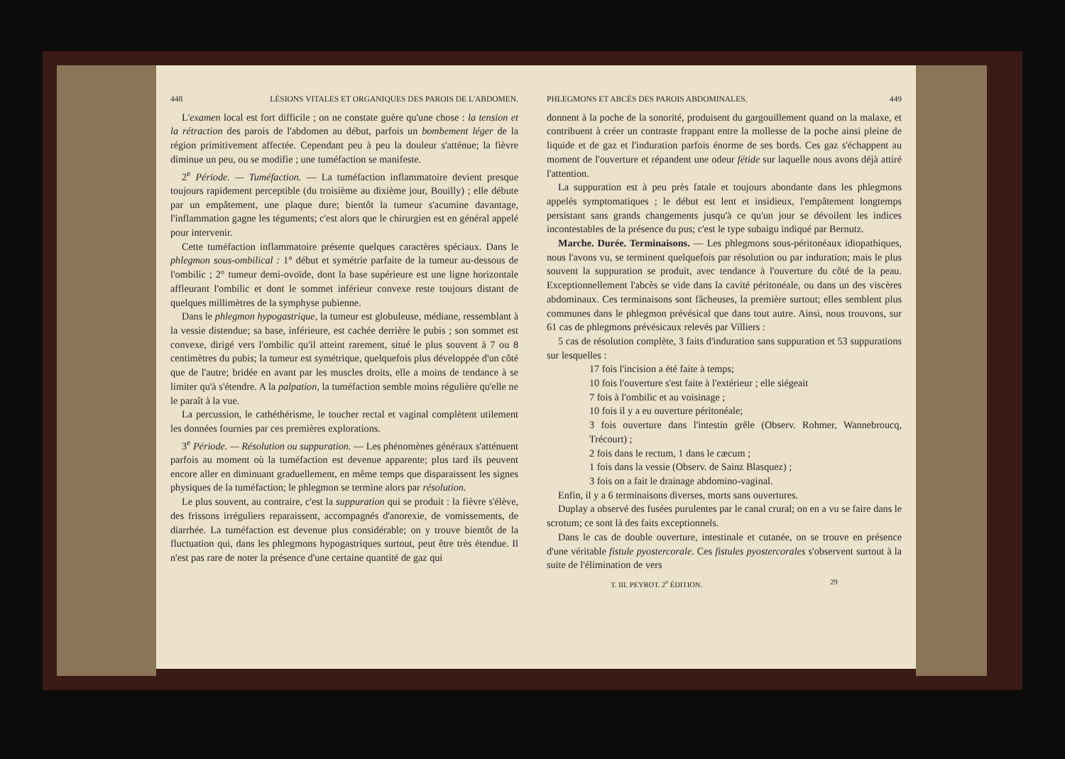448 LÉSIONS VITALES ET ORGANIQUES DES PAROIS DE L'ABDOMEN.
L'examen local est fort difficile ; on ne constate guère qu'une chose : la tension et la rétraction des parois de l'abdomen au début, parfois un bombement léger de la région primitivement affectée. Cependant peu à peu la douleur s'atténue; la fièvre diminue un peu, ou se modifie ; une tuméfaction se manifeste.
2<sup>e</sup> Période. — Tuméfaction. — La tuméfaction inflammatoire devient presque toujours rapidement perceptible (du troisième au dixième jour, Bouilly) ; elle débute par un empâtement, une plaque dure; bientôt la tumeur s'acumine davantage, l'inflammation gagne les téguments; c'est alors que le chirurgien est en général appelé pour intervenir.
Cette tuméfaction inflammatoire présente quelques caractères spéciaux. Dans le phlegmon sous-ombilical : 1° début et symétrie parfaite de la tumeur au-dessous de l'ombilic ; 2° tumeur demi-ovoïde, dont la base supérieure est une ligne horizontale affleurant l'ombilic et dont le sommet inférieur convexe reste toujours distant de quelques millimètres de la symphyse pubienne.
Dans le phlegmon hypogastrique, la tumeur est globuleuse, médiane, ressemblant à la vessie distendue; sa base, inférieure, est cachée derrière le pubis ; son sommet est convexe, dirigé vers l'ombilic qu'il atteint rarement, situé le plus souvent à 7 ou 8 centimètres du pubis; la tumeur est symétrique, quelquefois plus développée d'un côté que de l'autre; bridée en avant par les muscles droits, elle a moins de tendance à se limiter qu'à s'étendre. A la palpation, la tuméfaction semble moins régulière qu'elle ne le paraît à la vue.
La percussion, le cathéthérisme, le toucher rectal et vaginal complètent utilement les données fournies par ces premières explorations.
3<sup>e</sup> Période. — Résolution ou suppuration. — Les phénomènes généraux s'atténuent parfois au moment où la tuméfaction est devenue apparente; plus tard ils peuvent encore aller en diminuant graduellement, en même temps que disparaissent les signes physiques de la tuméfaction; le phlegmon se termine alors par résolution.
Le plus souvent, au contraire, c'est la suppuration qui se produit : la fièvre s'élève, des frissons irréguliers reparaissent, accompagnés d'anorexie, de vomissements, de diarrhée. La tuméfaction est devenue plus considérable; on y trouve bientôt de la fluctuation qui, dans les phlegmons hypogastriques surtout, peut être très étendue. Il n'est pas rare de noter la présence d'une certaine quantité de gaz qui
PHLEGMONS ET ABCÈS DES PAROIS ABDOMINALES. 449
donnent à la poche de la sonorité, produisent du gargouillement quand on la malaxe, et contribuent à créer un contraste frappant entre la mollesse de la poche ainsi pleine de liquide et de gaz et l'induration parfois énorme de ses bords. Ces gaz s'échappent au moment de l'ouverture et répandent une odeur fétide sur laquelle nous avons déjà attiré l'attention.
La suppuration est à peu près fatale et toujours abondante dans les phlegmons appelés symptomatiques ; le début est lent et insidieux, l'empâtement longtemps persistant sans grands changements jusqu'à ce qu'un jour se dévoilent les indices incontestables de la présence du pus; c'est le type subaigu indiqué par Bernutz.
Marche. Durée. Terminaisons. — Les phlegmons sous-péritonéaux idiopathiques, nous l'avons vu, se terminent quelquefois par résolution ou par induration; mais le plus souvent la suppuration se produit, avec tendance à l'ouverture du côté de la peau. Exceptionnellement l'abcès se vide dans la cavité péritonéale, ou dans un des viscères abdominaux. Ces terminaisons sont fâcheuses, la première surtout; elles semblent plus communes dans le phlegmon prévésical que dans tout autre. Ainsi, nous trouvons, sur 61 cas de phlegmons prévésicaux relevés par Villiers :
5 cas de résolution complète, 3 faits d'induration sans suppuration et 53 suppurations sur lesquelles :
17 fois l'incision a été faite à temps;
10 fois l'ouverture s'est faite à l'extérieur ; elle siégeait
7 fois à l'ombilic et au voisinage ;
10 fois il y a eu ouverture péritonéale;
3 fois ouverture dans l'intestin grêle (Observ. Rohmer, Wannebroucq, Trécourt) ;
2 fois dans le rectum, 1 dans le cæcum ;
1 fois dans la vessie (Observ. de Sainz Blasquez) ;
3 fois on a fait le drainage abdomino-vaginal.
Enfin, il y a 6 terminaisons diverses, morts sans ouvertures.
Duplay a observé des fusées purulentes par le canal crural; on en a vu se faire dans le scrotum; ce sont là des faits exceptionnels.
Dans le cas de double ouverture, intestinale et cutanée, on se trouve en présence d'une véritable fistule pyostercorale. Ces fistules pyostercorales s'observent surtout à la suite de l'élimination de vers
T. III. PEYROT. 2<sup>e</sup> ÉDITION. 29